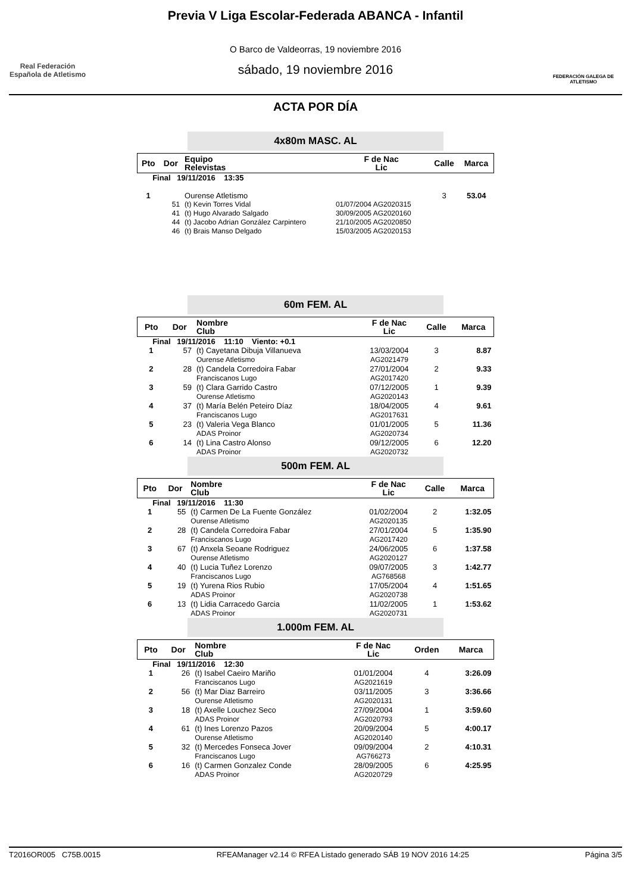Real Federación Española de Atletismo
Previa V Liga Escolar-Federada ABANCA - Infantil
O Barco de Valdeorras, 19 noviembre 2016
sábado, 19 noviembre 2016
FEDERACIÓN GALEGA DE ATLETISMO
ACTA POR DÍA
4x80m MASC. AL
| Pto | Dor | Equipo Relevistas | F de Nac Lic | Calle | Marca |
| --- | --- | --- | --- | --- | --- |
| Final 19/11/2016 13:35 | | | | | |
| 1 | | Ourense Atletismo | | 3 | 53.04 |
| | 51 | (t) Kevin Torres Vidal | 01/07/2004 AG2020315 | | |
| | 41 | (t) Hugo Alvarado Salgado | 30/09/2005 AG2020160 | | |
| | 44 | (t) Jacobo Adrian González Carpintero | 21/10/2005 AG2020850 | | |
| | 46 | (t) Brais Manso Delgado | 15/03/2005 AG2020153 | | |
60m FEM. AL
| Pto | Dor | Nombre Club | F de Nac Lic | Calle | Marca |
| --- | --- | --- | --- | --- | --- |
| Final 19/11/2016 11:10 Viento: +0.1 | | | | | |
| 1 | 57 | (t) Cayetana Dibuja Villanueva Ourense Atletismo | 13/03/2004 AG2021479 | 3 | 8.87 |
| 2 | 28 | (t) Candela Corredoira Fabar Franciscanos Lugo | 27/01/2004 AG2017420 | 2 | 9.33 |
| 3 | 59 | (t) Clara Garrido Castro Ourense Atletismo | 07/12/2005 AG2020143 | 1 | 9.39 |
| 4 | 37 | (t) María Belén Peteiro Díaz Franciscanos Lugo | 18/04/2005 AG2017631 | 4 | 9.61 |
| 5 | 23 | (t) Valeria Vega Blanco ADAS Proinor | 01/01/2005 AG2020734 | 5 | 11.36 |
| 6 | 14 | (t) Lina Castro Alonso ADAS Proinor | 09/12/2005 AG2020732 | 6 | 12.20 |
500m FEM. AL
| Pto | Dor | Nombre Club | F de Nac Lic | Calle | Marca |
| --- | --- | --- | --- | --- | --- |
| Final 19/11/2016 11:30 | | | | | |
| 1 | 55 | (t) Carmen De La Fuente González Ourense Atletismo | 01/02/2004 AG2020135 | 2 | 1:32.05 |
| 2 | 28 | (t) Candela Corredoira Fabar Franciscanos Lugo | 27/01/2004 AG2017420 | 5 | 1:35.90 |
| 3 | 67 | (t) Anxela Seoane Rodriguez Ourense Atletismo | 24/06/2005 AG2020127 | 6 | 1:37.58 |
| 4 | 40 | (t) Lucia Tuñez Lorenzo Franciscanos Lugo | 09/07/2005 AG768568 | 3 | 1:42.77 |
| 5 | 19 | (t) Yurena Rios Rubio ADAS Proinor | 17/05/2004 AG2020738 | 4 | 1:51.65 |
| 6 | 13 | (t) Lidia Carracedo Garcia ADAS Proinor | 11/02/2005 AG2020731 | 1 | 1:53.62 |
1.000m FEM. AL
| Pto | Dor | Nombre Club | F de Nac Lic | Orden | Marca |
| --- | --- | --- | --- | --- | --- |
| Final 19/11/2016 12:30 | | | | | |
| 1 | 26 | (t) Isabel Caeiro Mariño Franciscanos Lugo | 01/01/2004 AG2021619 | 4 | 3:26.09 |
| 2 | 56 | (t) Mar Diaz Barreiro Ourense Atletismo | 03/11/2005 AG2020131 | 3 | 3:36.66 |
| 3 | 18 | (t) Axelle Louchez Seco ADAS Proinor | 27/09/2004 AG2020793 | 1 | 3:59.60 |
| 4 | 61 | (t) Ines Lorenzo Pazos Ourense Atletismo | 20/09/2004 AG2020140 | 5 | 4:00.17 |
| 5 | 32 | (t) Mercedes Fonseca Jover Franciscanos Lugo | 09/09/2004 AG766273 | 2 | 4:10.31 |
| 6 | 16 | (t) Carmen Gonzalez Conde ADAS Proinor | 28/09/2005 AG2020729 | 6 | 4:25.95 |
T2016OR005 C75B.0015 RFEAManager v2.14 © RFEA Listado generado SÁB 19 NOV 2016 14:25 Página 3/5